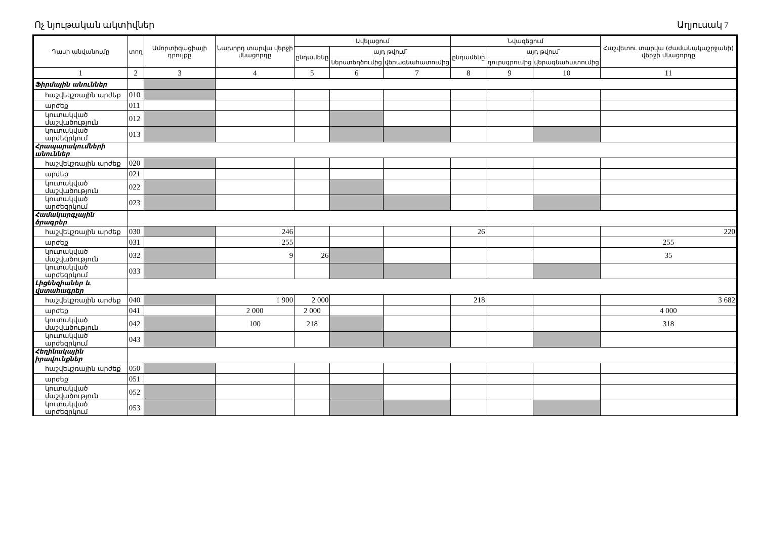Ոչ նյութական ակտիվներ Աղյուսակ 7
| Դասի անվանումը | տող | Ամորտիզացիայի դրույքը | Նախորդ տարվա վերջի մնացորդը | Ավելացում | | | Նվազեցում | | | Հաշվետու տարվա (ժամանակաշրջանի) վերջի մնացորդը |
| --- | --- | --- | --- | --- | --- | --- | --- | --- | --- | --- |
| | | | | ընդամենը | այդ թվում՝ | | ընդամենը | այդ թվում՝ | | |
| | | | | | ներստեղծումից | վերագնահատումից | | դուրսգրումից | վերագնահատումից | |
| 1 | 2 | 3 | 4 | 5 | 6 | 7 | 8 | 9 | 10 | 11 |
| Ֆիրմային անուններ | | | | | | | | | | |
| հաշվեկշռային արժեք | 010 | | | | | | | | | |
| արժեք | 011 | | | | | | | | | |
| կուտակված մաշվածություն | 012 | | | | | | | | | |
| կուտակված արժեզրկում | 013 | | | | | | | | | |
| Հրապարակումների անուններ | | | | | | | | | | |
| հաշվեկշռային արժեք | 020 | | | | | | | | | |
| արժեք | 021 | | | | | | | | | |
| կուտակված մաշվածություն | 022 | | | | | | | | | |
| կուտակված արժեզրկում | 023 | | | | | | | | | |
| Համակարգչային ծրագրեր | | | | | | | | | | |
| հաշվեկշռային արժեք | 030 | | 246 | | | | 26 | | | 220 |
| արժեք | 031 | | 255 | | | | | | | 255 |
| կուտակված մաշվածություն | 032 | | 9 | 26 | | | | | | 35 |
| կուտակված արժեզրկում | 033 | | | | | | | | | |
| Լիցենզիաներ և վստահագրեր | | | | | | | | | | |
| հաշվեկշռային արժեք | 040 | | 1 900 | 2 000 | | | 218 | | | 3 682 |
| արժեք | 041 | | 2 000 | 2 000 | | | | | | 4 000 |
| կուտակված մաշվածություն | 042 | | 100 | 218 | | | | | | 318 |
| կուտակված արժեզրկում | 043 | | | | | | | | | |
| Հեղինակային իրավունքներ | | | | | | | | | | |
| հաշվեկշռային արժեք | 050 | | | | | | | | | |
| արժեք | 051 | | | | | | | | | |
| կուտակված մաշվածություն | 052 | | | | | | | | | |
| կուտակված արժեզրկում | 053 | | | | | | | | | |